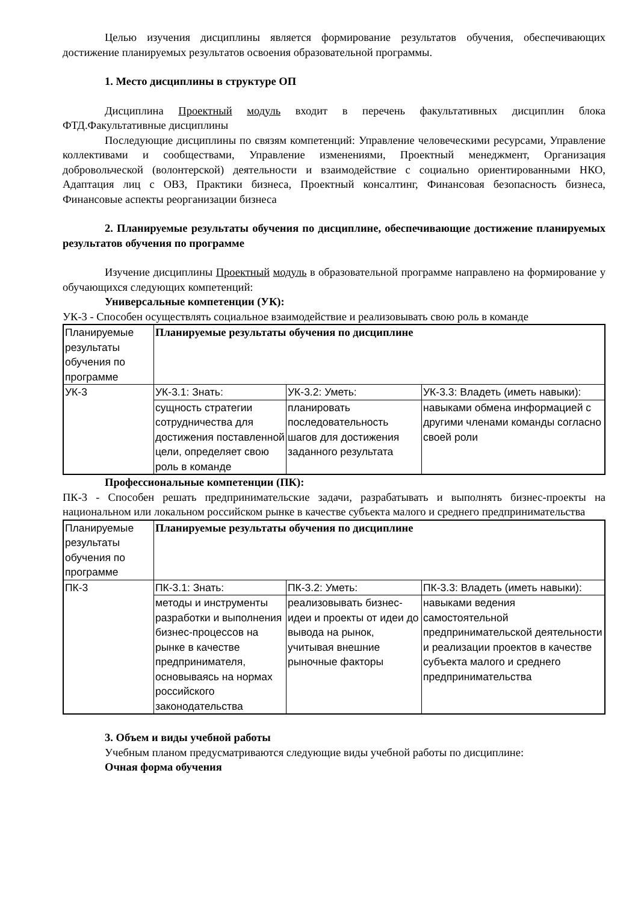Целью изучения дисциплины является формирование результатов обучения, обеспечивающих достижение планируемых результатов освоения образовательной программы.
1. Место дисциплины в структуре ОП
Дисциплина Проектный модуль входит в перечень факультативных дисциплин блока ФТД.Факультативные дисциплины
Последующие дисциплины по связям компетенций: Управление человеческими ресурсами, Управление коллективами и сообществами, Управление изменениями, Проектный менеджмент, Организация добровольческой (волонтерской) деятельности и взаимодействие с социально ориентированными НКО, Адаптация лиц с ОВЗ, Практики бизнеса, Проектный консалтинг, Финансовая безопасность бизнеса, Финансовые аспекты реорганизации бизнеса
2. Планируемые результаты обучения по дисциплине, обеспечивающие достижение планируемых результатов обучения по программе
Изучение дисциплины Проектный модуль в образовательной программе направлено на формирование у обучающихся следующих компетенций:
Универсальные компетенции (УК):
УК-3 - Способен осуществлять социальное взаимодействие и реализовывать свою роль в команде
| Планируемые результаты обучения по программе | Планируемые результаты обучения по дисциплине | | |
| УК-3 | УК-3.1: Знать: | УК-3.2: Уметь: | УК-3.3: Владеть (иметь навыки): |
| | сущность стратегии сотрудничества для достижения поставленной цели, определяет свою роль в команде | планировать последовательность шагов для достижения заданного результата | навыками обмена информацией с другими членами команды согласно своей роли |
Профессиональные компетенции (ПК):
ПК-3 - Способен решать предпринимательские задачи, разрабатывать и выполнять бизнес-проекты на национальном или локальном российском рынке в качестве субъекта малого и среднего предпринимательства
| Планируемые результаты обучения по программе | Планируемые результаты обучения по дисциплине | | |
| ПК-3 | ПК-3.1: Знать: | ПК-3.2: Уметь: | ПК-3.3: Владеть (иметь навыки): |
| | методы и инструменты разработки и выполнения бизнес-процессов на рынке в качестве предпринимателя, основываясь на нормах российского законодательства | реализовывать бизнес-идеи и проекты от идеи до вывода на рынок, учитывая внешние рыночные факторы | навыками ведения самостоятельной предпринимательской деятельности и реализации проектов в качестве субъекта малого и среднего предпринимательства |
3. Объем и виды учебной работы
Учебным планом предусматриваются следующие виды учебной работы по дисциплине:
Очная форма обучения